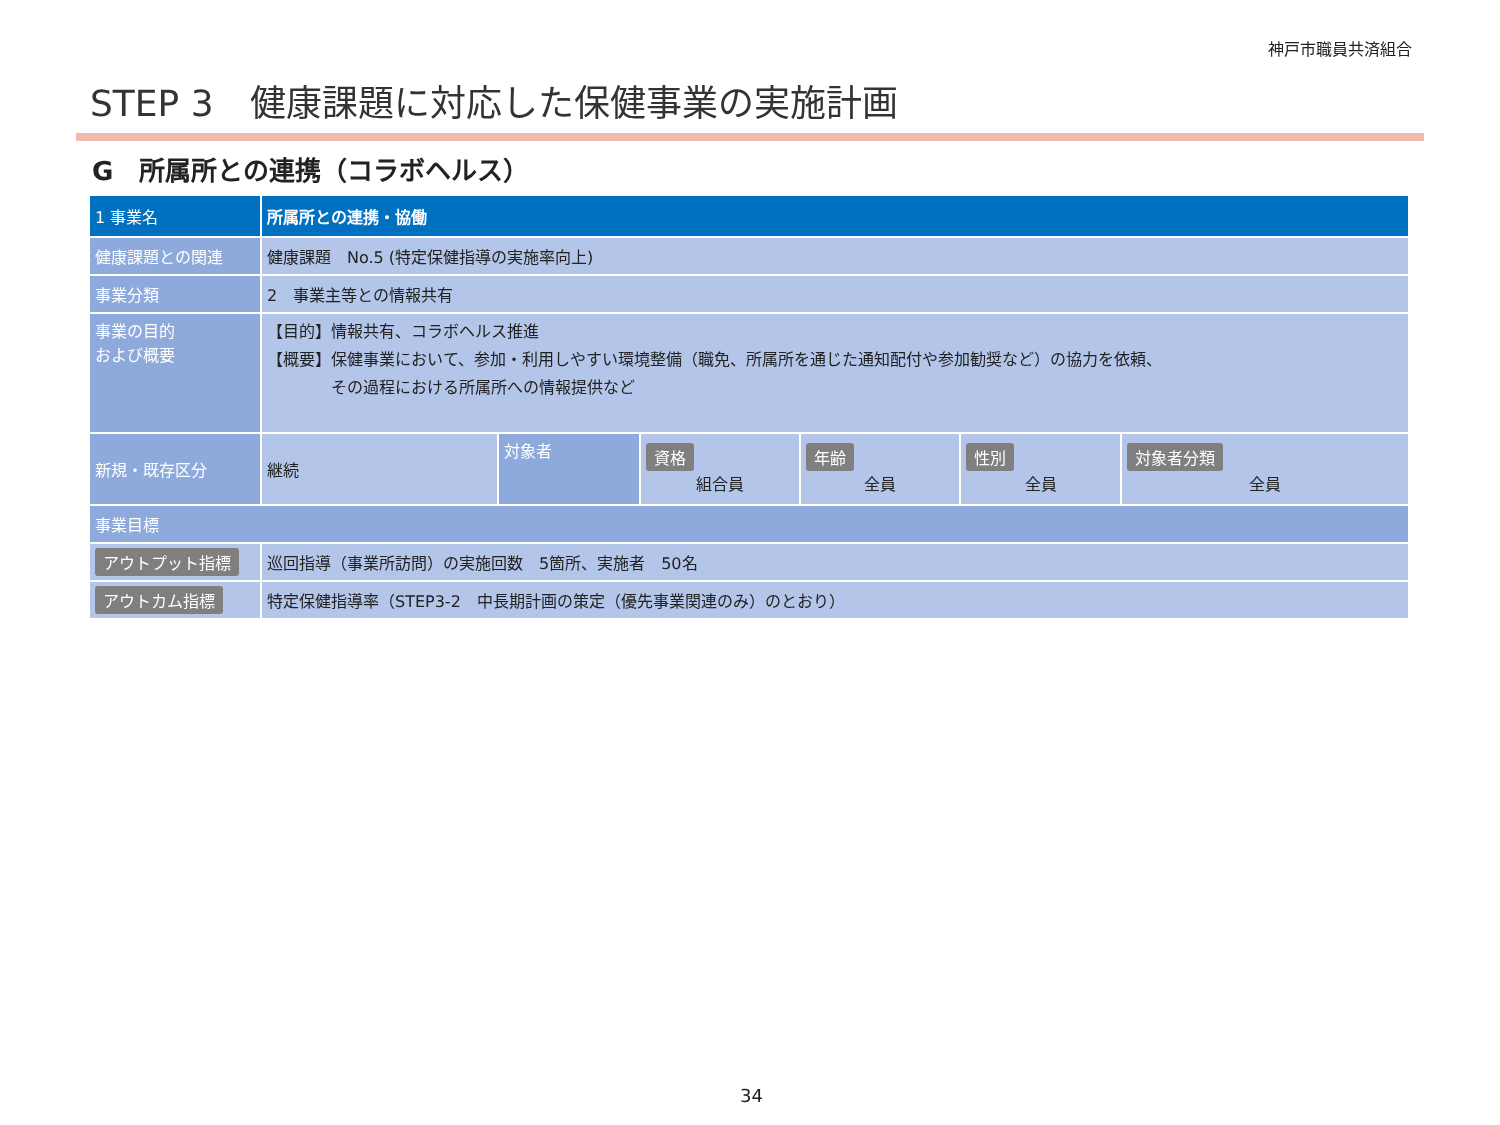神戸市職員共済組合
STEP 3　健康課題に対応した保健事業の実施計画
G　所属所との連携（コラボヘルス）
| 1 事業名 | 所属所との連携・協働 | | | | | |
| 健康課題との関連 | 健康課題 No.5 (特定保健指導の実施率向上) | | | | | |
| 事業分類 | 2 事業主等との情報共有 | | | | | |
| 事業の目的 および概要 | 【目的】情報共有、コラボヘルス推進 【概要】保健事業において、参加・利用しやすい環境整備（職免、所属所を通じた通知配付や参加勧奨など）の協力を依頼、 その過程における所属所への情報提供など | | | | | |
| 新規・既存区分 | 継続 | 対象者 | 資格 組合員 | 年齢 全員 | 性別 全員 | 対象者分類 全員 |
| 事業目標 | | | | | | |
| アウトプット指標 | 巡回指導（事業所訪問）の実施回数 5箇所、実施者 50名 | | | | | |
| アウトカム指標 | 特定保健指導率（STEP3-2 中長期計画の策定（優先事業関連のみ）のとおり） | | | | | |
34